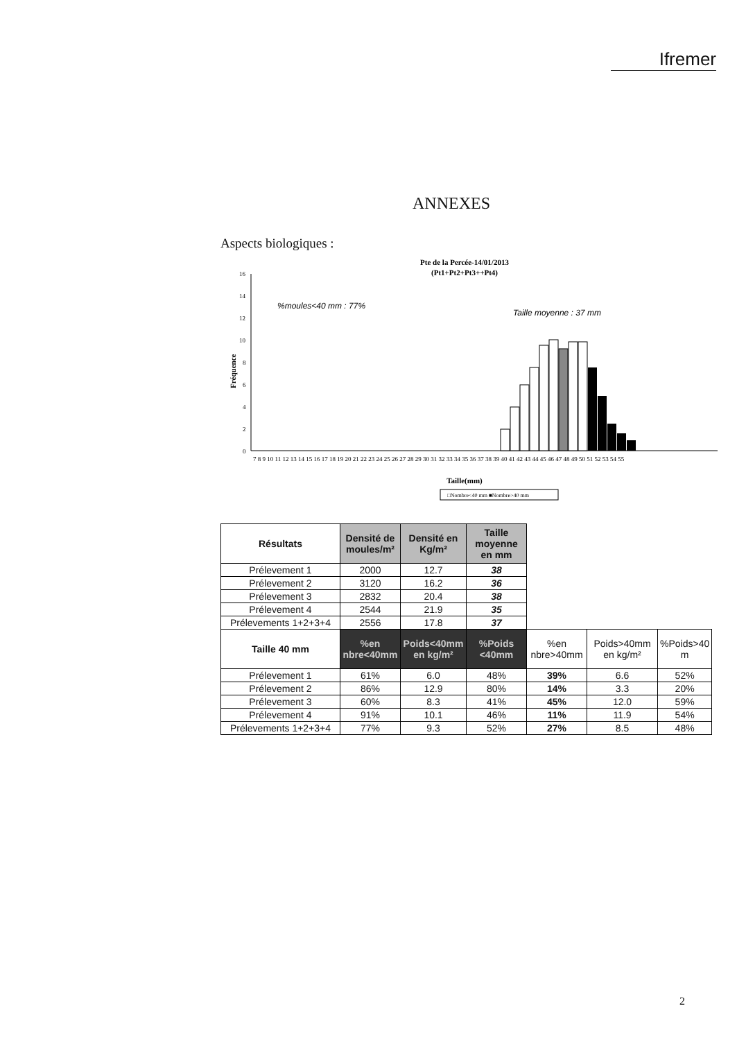Ifremer
ANNEXES
Aspects biologiques :
Pte de la Percée-14/01/2013
(Pt1+Pt2+Pt3++Pt4)
%moules<40 mm : 77%
Taille moyenne : 37 mm
16
14
12
10
8
6
4
2
0
Fréquence
7 8 9 10 11 12 13 14 15 16 17 18 19 20 21 22 23 24 25 26 27 28 29 30 31 32 33 34 35 36 37 38 39 40 41 42 43 44 45 46 47 48 49 50 51 52 53 54 55
Taille(mm)
□Nombre<40 mm ■Nombre>40 mm
| Résultats | Densité de moules/m² | Densité en Kg/m² | Taille moyenne en mm | | | |
| --- | --- | --- | --- | --- | --- | --- |
| Prélevement 1 | 2000 | 12.7 | 38 | | | |
| Prélevement 2 | 3120 | 16.2 | 36 | | | |
| Prélevement 3 | 2832 | 20.4 | 38 | | | |
| Prélevement 4 | 2544 | 21.9 | 35 | | | |
| Prélevements 1+2+3+4 | 2556 | 17.8 | 37 | | | |
| Taille 40 mm | %en nbre<40mm | Poids<40mm en kg/m² | %Poids <40mm | %en nbre>40mm | Poids>40mm en kg/m² | %Poids>40 m |
| Prélevement 1 | 61% | 6.0 | 48% | 39% | 6.6 | 52% |
| Prélevement 2 | 86% | 12.9 | 80% | 14% | 3.3 | 20% |
| Prélevement 3 | 60% | 8.3 | 41% | 45% | 12.0 | 59% |
| Prélevement 4 | 91% | 10.1 | 46% | 11% | 11.9 | 54% |
| Prélevements 1+2+3+4 | 77% | 9.3 | 52% | 27% | 8.5 | 48% |
2